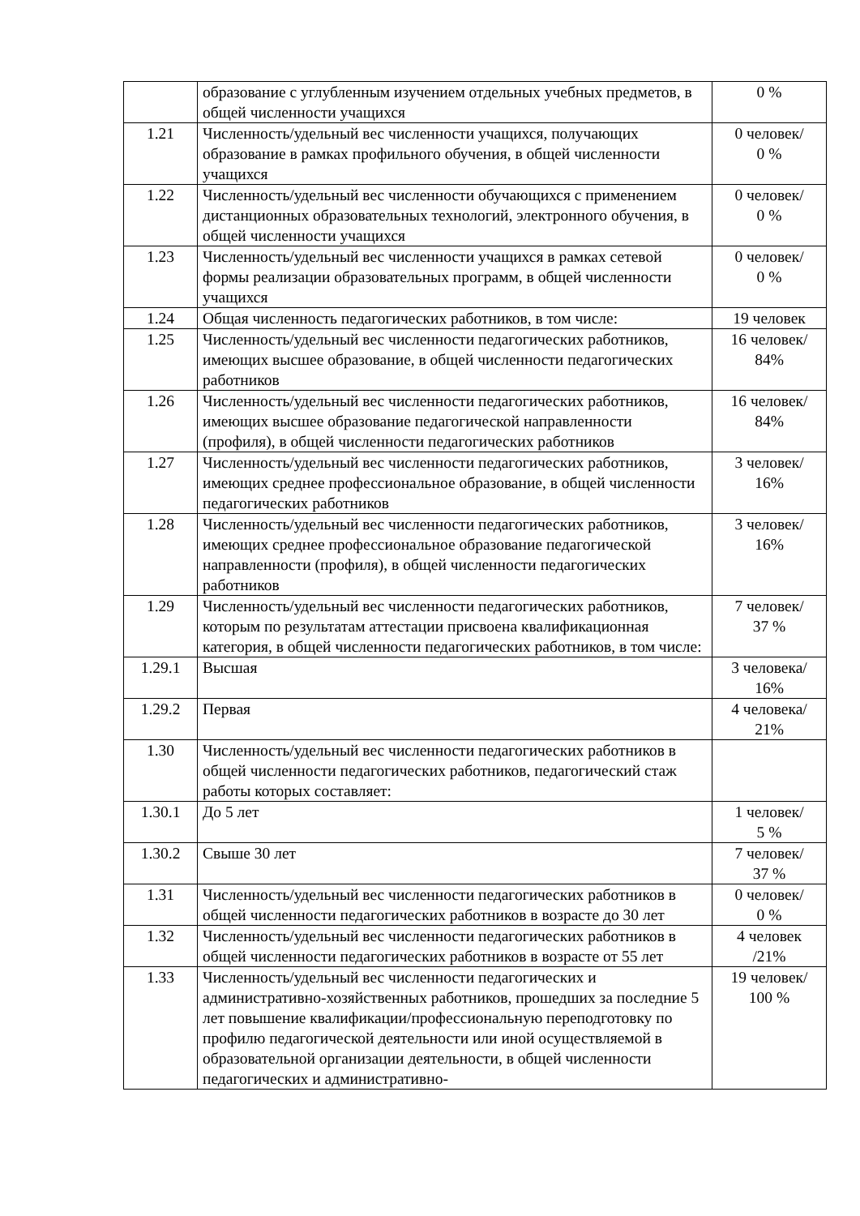| | образование с углубленным изучением отдельных учебных предметов, в общей численности учащихся | 0 % |
| 1.21 | Численность/удельный вес численности учащихся, получающих образование в рамках профильного обучения, в общей численности учащихся | 0 человек/ 0 % |
| 1.22 | Численность/удельный вес численности обучающихся с применением дистанционных образовательных технологий, электронного обучения, в общей численности учащихся | 0 человек/ 0 % |
| 1.23 | Численность/удельный вес численности учащихся в рамках сетевой формы реализации образовательных программ, в общей численности учащихся | 0 человек/ 0 % |
| 1.24 | Общая численность педагогических работников, в том числе: | 19 человек |
| 1.25 | Численность/удельный вес численности педагогических работников, имеющих высшее образование, в общей численности педагогических работников | 16 человек/ 84% |
| 1.26 | Численность/удельный вес численности педагогических работников, имеющих высшее образование педагогической направленности (профиля), в общей численности педагогических работников | 16 человек/ 84% |
| 1.27 | Численность/удельный вес численности педагогических работников, имеющих среднее профессиональное образование, в общей численности педагогических работников | 3 человек/ 16% |
| 1.28 | Численность/удельный вес численности педагогических работников, имеющих среднее профессиональное образование педагогической направленности (профиля), в общей численности педагогических работников | 3 человек/ 16% |
| 1.29 | Численность/удельный вес численности педагогических работников, которым по результатам аттестации присвоена квалификационная категория, в общей численности педагогических работников, в том числе: | 7 человек/ 37 % |
| 1.29.1 | Высшая | 3 человека/ 16% |
| 1.29.2 | Первая | 4 человека/ 21% |
| 1.30 | Численность/удельный вес численности педагогических работников в общей численности педагогических работников, педагогический стаж работы которых составляет: | |
| 1.30.1 | До 5 лет | 1 человек/ 5 % |
| 1.30.2 | Свыше 30 лет | 7 человек/ 37 % |
| 1.31 | Численность/удельный вес численности педагогических работников в общей численности педагогических работников в возрасте до 30 лет | 0 человек/ 0 % |
| 1.32 | Численность/удельный вес численности педагогических работников в общей численности педагогических работников в возрасте от 55 лет | 4 человек /21% |
| 1.33 | Численность/удельный вес численности педагогических и административно-хозяйственных работников, прошедших за последние 5 лет повышение квалификации/профессиональную переподготовку по профилю педагогической деятельности или иной осуществляемой в образовательной организации деятельности, в общей численности педагогических и административно- | 19 человек/ 100 % |